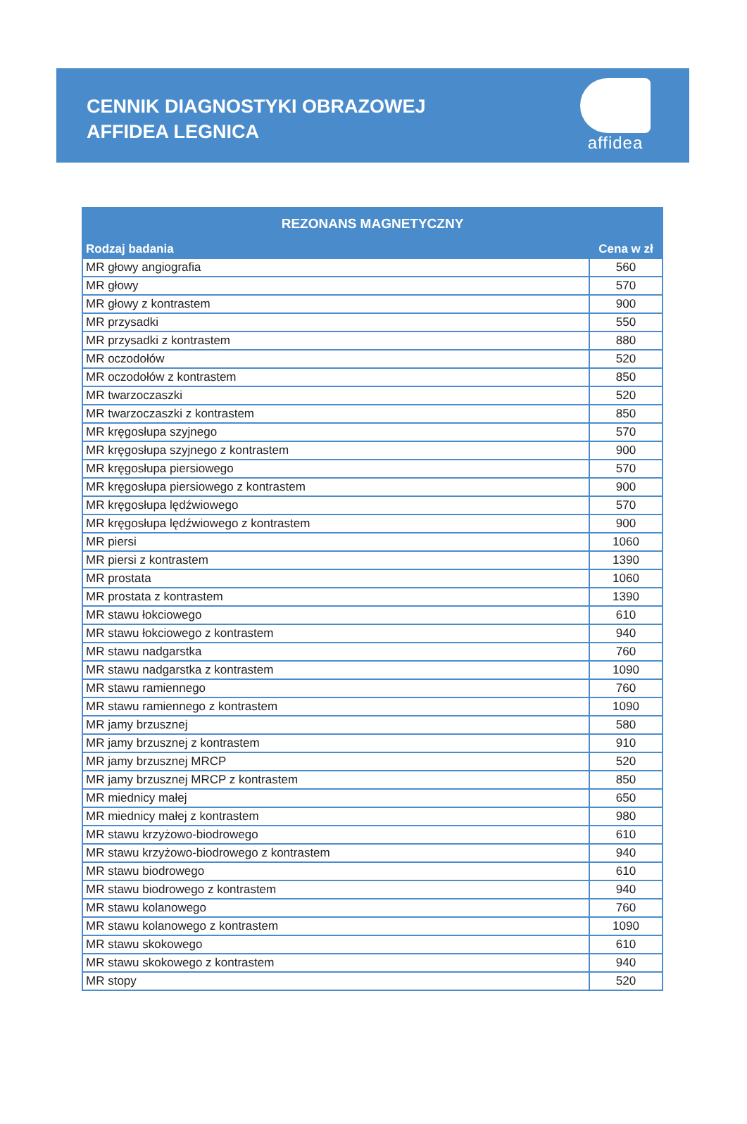CENNIK DIAGNOSTYKI OBRAZOWEJ
AFFIDEA LEGNICA
affidea
| REZONANS MAGNETYCZNY | |
| --- | --- |
| Rodzaj badania | Cena w zł |
| MR głowy angiografia | 560 |
| MR głowy | 570 |
| MR głowy z kontrastem | 900 |
| MR przysadki | 550 |
| MR przysadki z kontrastem | 880 |
| MR oczodołów | 520 |
| MR oczodołów z kontrastem | 850 |
| MR twarzoczaszki | 520 |
| MR twarzoczaszki z kontrastem | 850 |
| MR kręgosłupa szyjnego | 570 |
| MR kręgosłupa szyjnego z kontrastem | 900 |
| MR kręgosłupa piersiowego | 570 |
| MR kręgosłupa piersiowego z kontrastem | 900 |
| MR kręgosłupa lędźwiowego | 570 |
| MR kręgosłupa lędźwiowego z kontrastem | 900 |
| MR piersi | 1060 |
| MR piersi z kontrastem | 1390 |
| MR prostata | 1060 |
| MR prostata z kontrastem | 1390 |
| MR stawu łokciowego | 610 |
| MR stawu łokciowego z kontrastem | 940 |
| MR stawu nadgarstka | 760 |
| MR stawu nadgarstka z kontrastem | 1090 |
| MR stawu ramiennego | 760 |
| MR stawu ramiennego z kontrastem | 1090 |
| MR jamy brzusznej | 580 |
| MR jamy brzusznej z kontrastem | 910 |
| MR jamy brzusznej MRCP | 520 |
| MR jamy brzusznej MRCP z kontrastem | 850 |
| MR miednicy małej | 650 |
| MR miednicy małej z kontrastem | 980 |
| MR stawu krzyżowo-biodrowego | 610 |
| MR stawu krzyżowo-biodrowego z kontrastem | 940 |
| MR stawu biodrowego | 610 |
| MR stawu biodrowego z kontrastem | 940 |
| MR stawu kolanowego | 760 |
| MR stawu kolanowego z kontrastem | 1090 |
| MR stawu skokowego | 610 |
| MR stawu skokowego z kontrastem | 940 |
| MR stopy | 520 |